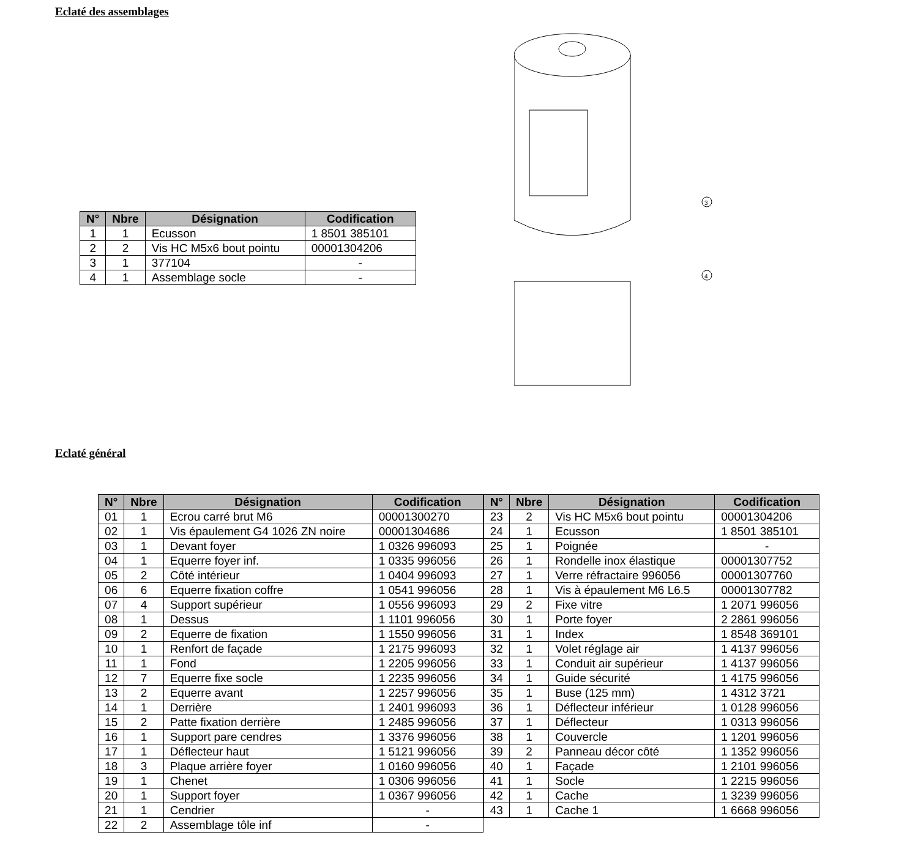Eclaté des assemblages
| N° | Nbre | Désignation | Codification |
| --- | --- | --- | --- |
| 1 | 1 | Ecusson | 1 8501 385101 |
| 2 | 2 | Vis HC M5x6 bout pointu | 00001304206 |
| 3 | 1 | 377104 | - |
| 4 | 1 | Assemblage socle | - |
3
4
Eclaté général
| N° | Nbre | Désignation | Codification |
| --- | --- | --- | --- |
| 01 | 1 | Ecrou carré brut M6 | 00001300270 |
| 02 | 1 | Vis épaulement G4 1026 ZN noire | 00001304686 |
| 03 | 1 | Devant foyer | 1 0326 996093 |
| 04 | 1 | Equerre foyer inf. | 1 0335 996056 |
| 05 | 2 | Côté intérieur | 1 0404 996093 |
| 06 | 6 | Equerre fixation coffre | 1 0541 996056 |
| 07 | 4 | Support supérieur | 1 0556 996093 |
| 08 | 1 | Dessus | 1 1101 996056 |
| 09 | 2 | Equerre de fixation | 1 1550 996056 |
| 10 | 1 | Renfort de façade | 1 2175 996093 |
| 11 | 1 | Fond | 1 2205 996056 |
| 12 | 7 | Equerre fixe socle | 1 2235 996056 |
| 13 | 2 | Equerre avant | 1 2257 996056 |
| 14 | 1 | Derrière | 1 2401 996093 |
| 15 | 2 | Patte fixation derrière | 1 2485 996056 |
| 16 | 1 | Support pare cendres | 1 3376 996056 |
| 17 | 1 | Déflecteur haut | 1 5121 996056 |
| 18 | 3 | Plaque arrière foyer | 1 0160 996056 |
| 19 | 1 | Chenet | 1 0306 996056 |
| 20 | 1 | Support foyer | 1 0367 996056 |
| 21 | 1 | Cendrier | - |
| 22 | 2 | Assemblage tôle inf | - |
| N° | Nbre | Désignation | Codification |
| --- | --- | --- | --- |
| 23 | 2 | Vis HC M5x6 bout pointu | 00001304206 |
| 24 | 1 | Ecusson | 1 8501 385101 |
| 25 | 1 | Poignée | - |
| 26 | 1 | Rondelle inox élastique | 00001307752 |
| 27 | 1 | Verre réfractaire 996056 | 00001307760 |
| 28 | 1 | Vis à épaulement M6 L6.5 | 00001307782 |
| 29 | 2 | Fixe vitre | 1 2071 996056 |
| 30 | 1 | Porte foyer | 2 2861 996056 |
| 31 | 1 | Index | 1 8548 369101 |
| 32 | 1 | Volet réglage air | 1 4137 996056 |
| 33 | 1 | Conduit air supérieur | 1 4137 996056 |
| 34 | 1 | Guide sécurité | 1 4175 996056 |
| 35 | 1 | Buse (125 mm) | 1 4312 3721 |
| 36 | 1 | Déflecteur inférieur | 1 0128 996056 |
| 37 | 1 | Déflecteur | 1 0313 996056 |
| 38 | 1 | Couvercle | 1 1201 996056 |
| 39 | 2 | Panneau décor côté | 1 1352 996056 |
| 40 | 1 | Façade | 1 2101 996056 |
| 41 | 1 | Socle | 1 2215 996056 |
| 42 | 1 | Cache | 1 3239 996056 |
| 43 | 1 | Cache 1 | 1 6668 996056 |